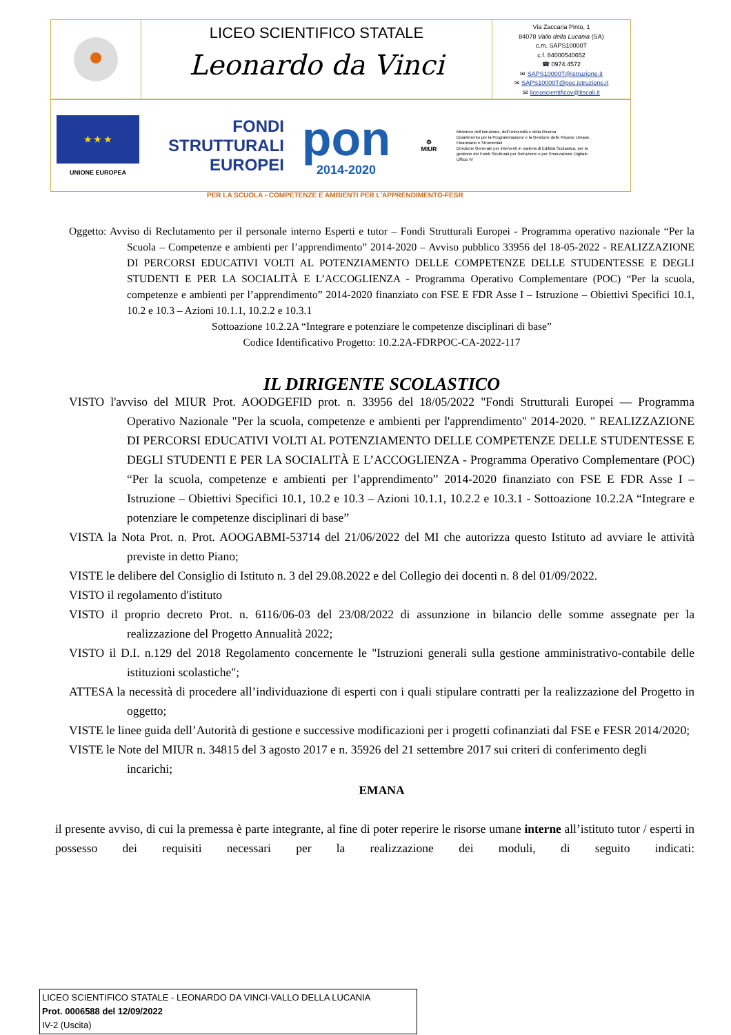LICEO SCIENTIFICO STATALE
Leonardo da Vinci
Via Zaccaria Pinto, 1
84078 Vallo della Lucania (SA)
c.m. SAPS10000T
c.f. 84000540652
☎ 0974.4572
✉ SAPS10000T@istruzione.it
✉ SAPS10000T@pec.istruzione.it
✉ liceoscientificov@tiscali.it
★ ★ ★
UNIONE EUROPEA
FONDI
STRUTTURALI
EUROPEI
pon
2014-2020
⚙
MIUR
Ministero dell'Istruzione, dell'Università e della Ricerca
Dipartimento per la Programmazione e la Gestione delle Risorse Umane, Finanziarie e Strumentali
Direzione Generale per interventi in materia di Edilizia Scolastica, per la gestione dei Fondi Strutturali per l'istruzione e per l'Innovazione Digitale
Ufficio IV
PER LA SCUOLA - COMPETENZE E AMBIENTI PER L'APPRENDIMENTO-FESR
Oggetto: Avviso di Reclutamento per il personale interno Esperti e tutor – Fondi Strutturali Europei - Programma operativo nazionale “Per la Scuola – Competenze e ambienti per l’apprendimento” 2014-2020 – Avviso pubblico 33956 del 18-05-2022 - REALIZZAZIONE DI PERCORSI EDUCATIVI VOLTI AL POTENZIAMENTO DELLE COMPETENZE DELLE STUDENTESSE E DEGLI STUDENTI E PER LA SOCIALITÀ E L’ACCOGLIENZA - Programma Operativo Complementare (POC) “Per la scuola, competenze e ambienti per l’apprendimento” 2014-2020 finanziato con FSE E FDR Asse I – Istruzione – Obiettivi Specifici 10.1, 10.2 e 10.3 – Azioni 10.1.1, 10.2.2 e 10.3.1
Sottoazione 10.2.2A “Integrare e potenziare le competenze disciplinari di base”
Codice Identificativo Progetto: 10.2.2A-FDRPOC-CA-2022-117
IL DIRIGENTE SCOLASTICO
VISTO l'avviso del MIUR Prot. AOODGEFID prot. n. 33956 del 18/05/2022 "Fondi Strutturali Europei — Programma Operativo Nazionale "Per la scuola, competenze e ambienti per l'apprendimento" 2014-2020. " REALIZZAZIONE DI PERCORSI EDUCATIVI VOLTI AL POTENZIAMENTO DELLE COMPETENZE DELLE STUDENTESSE E DEGLI STUDENTI E PER LA SOCIALITÀ E L’ACCOGLIENZA - Programma Operativo Complementare (POC) “Per la scuola, competenze e ambienti per l’apprendimento” 2014-2020 finanziato con FSE E FDR Asse I – Istruzione – Obiettivi Specifici 10.1, 10.2 e 10.3 – Azioni 10.1.1, 10.2.2 e 10.3.1 - Sottoazione 10.2.2A “Integrare e potenziare le competenze disciplinari di base”
VISTA la Nota Prot. n. Prot. AOOGABMI-53714 del 21/06/2022 del MI che autorizza questo Istituto ad avviare le attività previste in detto Piano;
VISTE le delibere del Consiglio di Istituto n. 3 del 29.08.2022 e del Collegio dei docenti n. 8 del 01/09/2022.
VISTO il regolamento d'istituto
VISTO il proprio decreto Prot. n. 6116/06-03 del 23/08/2022 di assunzione in bilancio delle somme assegnate per la realizzazione del Progetto Annualità 2022;
VISTO il D.I. n.129 del 2018 Regolamento concernente le "Istruzioni generali sulla gestione amministrativo-contabile delle istituzioni scolastiche";
ATTESA la necessità di procedere all’individuazione di esperti con i quali stipulare contratti per la realizzazione del Progetto in oggetto;
VISTE le linee guida dell’Autorità di gestione e successive modificazioni per i progetti cofinanziati dal FSE e FESR 2014/2020;
VISTE le Note del MIUR n. 34815 del 3 agosto 2017 e n. 35926 del 21 settembre 2017 sui criteri di conferimento degli incarichi;
EMANA
il presente avviso, di cui la premessa è parte integrante, al fine di poter reperire le risorse umane interne all’istituto tutor / esperti in possesso dei requisiti necessari per la realizzazione dei moduli, di seguito indicati:
LICEO SCIENTIFICO STATALE - LEONARDO DA VINCI-VALLO DELLA LUCANIA
Prot. 0006588 del 12/09/2022
IV-2 (Uscita)